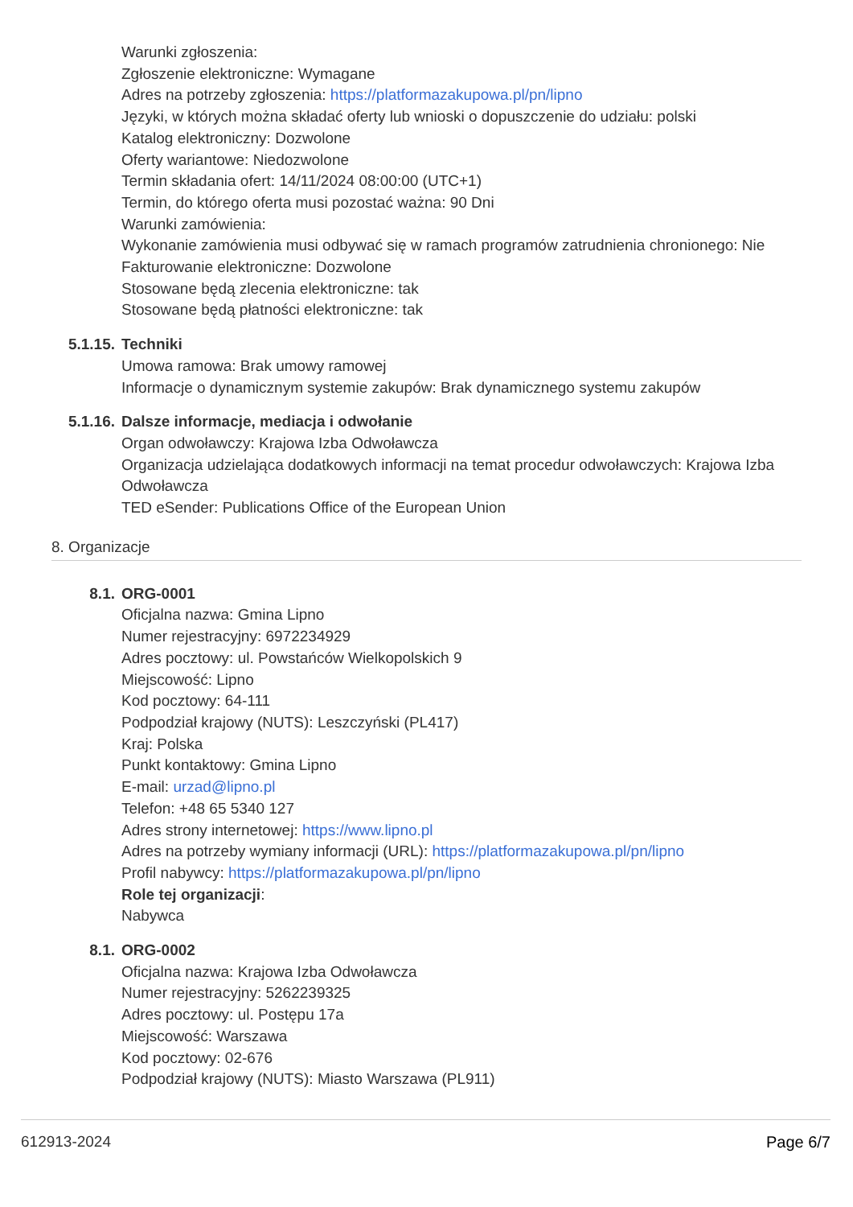Warunki zgłoszenia:
Zgłoszenie elektroniczne: Wymagane
Adres na potrzeby zgłoszenia: https://platformazakupowa.pl/pn/lipno
Języki, w których można składać oferty lub wnioski o dopuszczenie do udziału: polski
Katalog elektroniczny: Dozwolone
Oferty wariantowe: Niedozwolone
Termin składania ofert: 14/11/2024 08:00:00 (UTC+1)
Termin, do którego oferta musi pozostać ważna: 90 Dni
Warunki zamówienia:
Wykonanie zamówienia musi odbywać się w ramach programów zatrudnienia chronionego: Nie
Fakturowanie elektroniczne: Dozwolone
Stosowane będą zlecenia elektroniczne: tak
Stosowane będą płatności elektroniczne: tak
5.1.15.
Techniki
Umowa ramowa: Brak umowy ramowej
Informacje o dynamicznym systemie zakupów: Brak dynamicznego systemu zakupów
5.1.16.
Dalsze informacje, mediacja i odwołanie
Organ odwoławczy: Krajowa Izba Odwoławcza
Organizacja udzielająca dodatkowych informacji na temat procedur odwoławczych: Krajowa Izba Odwoławcza
TED eSender: Publications Office of the European Union
8. Organizacje
8.1.
ORG-0001
Oficjalna nazwa: Gmina Lipno
Numer rejestracyjny: 6972234929
Adres pocztowy: ul. Powstańców Wielkopolskich 9
Miejscowość: Lipno
Kod pocztowy: 64-111
Podpodział krajowy (NUTS): Leszczyński (PL417)
Kraj: Polska
Punkt kontaktowy: Gmina Lipno
E-mail: urzad@lipno.pl
Telefon: +48 65 5340 127
Adres strony internetowej: https://www.lipno.pl
Adres na potrzeby wymiany informacji (URL): https://platformazakupowa.pl/pn/lipno
Profil nabywcy: https://platformazakupowa.pl/pn/lipno
Role tej organizacji:
Nabywca
8.1.
ORG-0002
Oficjalna nazwa: Krajowa Izba Odwoławcza
Numer rejestracyjny: 5262239325
Adres pocztowy: ul. Postępu 17a
Miejscowość: Warszawa
Kod pocztowy: 02-676
Podpodział krajowy (NUTS): Miasto Warszawa (PL911)
612913-2024 Page 6/7